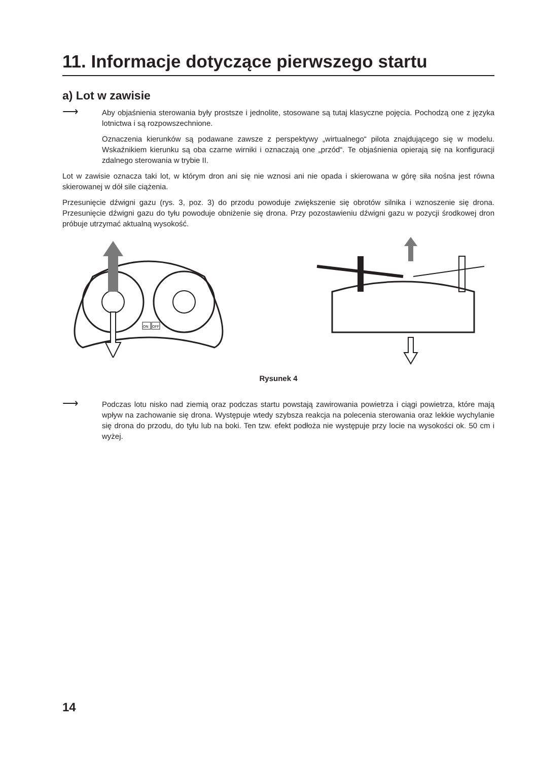11. Informacje dotyczące pierwszego startu
a) Lot w zawisie
⟶
Aby objaśnienia sterowania były prostsze i jednolite, stosowane są tutaj klasyczne pojęcia. Pochodzą one z języka lotnictwa i są rozpowszechnione.
Oznaczenia kierunków są podawane zawsze z perspektywy „wirtualnego“ pilota znajdującego się w modelu. Wskaźnikiem kierunku są oba czarne wirniki i oznaczają one „przód“. Te objaśnienia opierają się na konfiguracji zdalnego sterowania w trybie II.
Lot w zawisie oznacza taki lot, w którym dron ani się nie wznosi ani nie opada i skierowana w górę siła nośna jest równa skierowanej w dół sile ciążenia.
Przesunięcie dźwigni gazu (rys. 3, poz. 3) do przodu powoduje zwiększenie się obrotów silnika i wznoszenie się drona. Przesunięcie dźwigni gazu do tyłu powoduje obniżenie się drona. Przy pozostawieniu dźwigni gazu w pozycji środkowej dron próbuje utrzymać aktualną wysokość.
ON
OFF
Rysunek 4
⟶
Podczas lotu nisko nad ziemią oraz podczas startu powstają zawirowania powietrza i ciągi powietrza, które mają wpływ na zachowanie się drona. Występuje wtedy szybsza reakcja na polecenia sterowania oraz lekkie wychylanie się drona do przodu, do tyłu lub na boki. Ten tzw. efekt podłoża nie występuje przy locie na wysokości ok. 50 cm i wyżej.
14